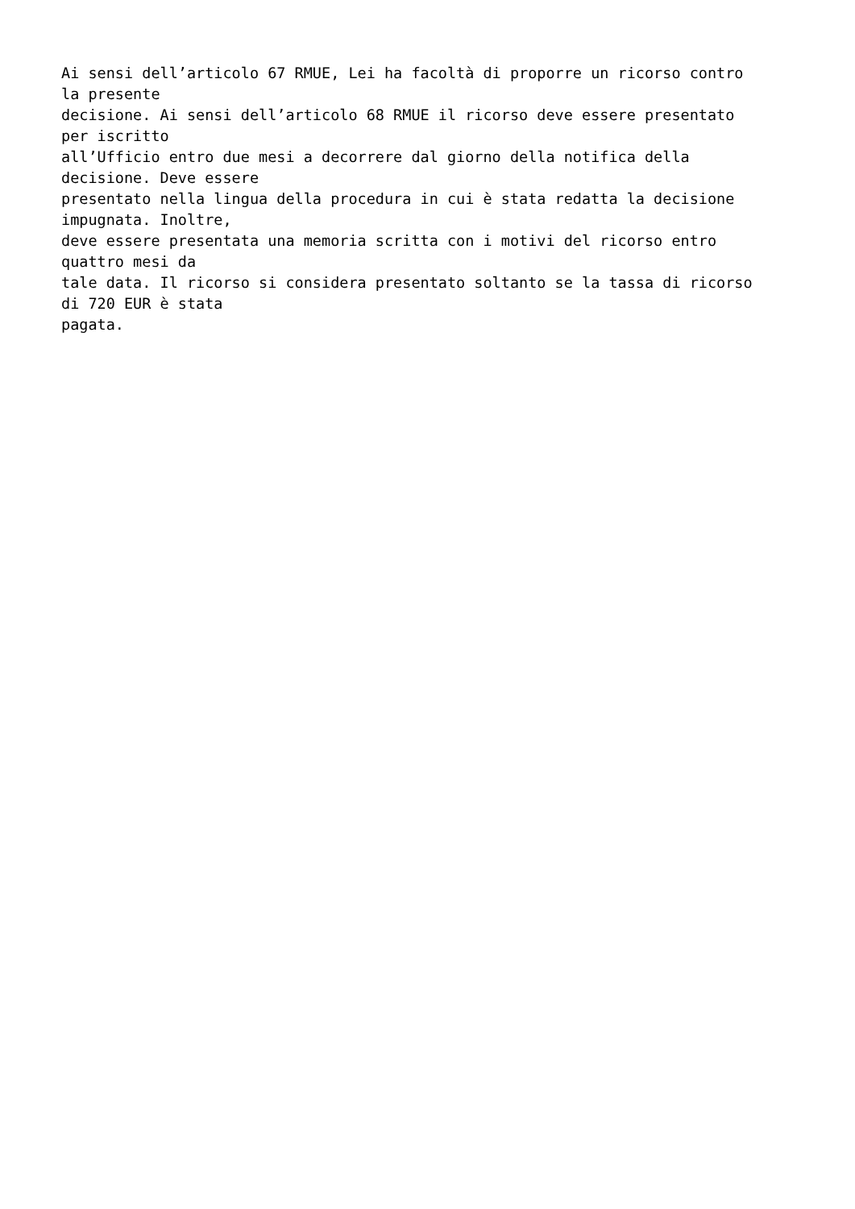Ai sensi dell’articolo 67 RMUE, Lei ha facoltà di proporre un ricorso contro la presente decisione. Ai sensi dell’articolo 68 RMUE il ricorso deve essere presentato per iscritto all’Ufficio entro due mesi a decorrere dal giorno della notifica della decisione. Deve essere presentato nella lingua della procedura in cui è stata redatta la decisione impugnata. Inoltre, deve essere presentata una memoria scritta con i motivi del ricorso entro quattro mesi da tale data. Il ricorso si considera presentato soltanto se la tassa di ricorso di 720 EUR è stata pagata.